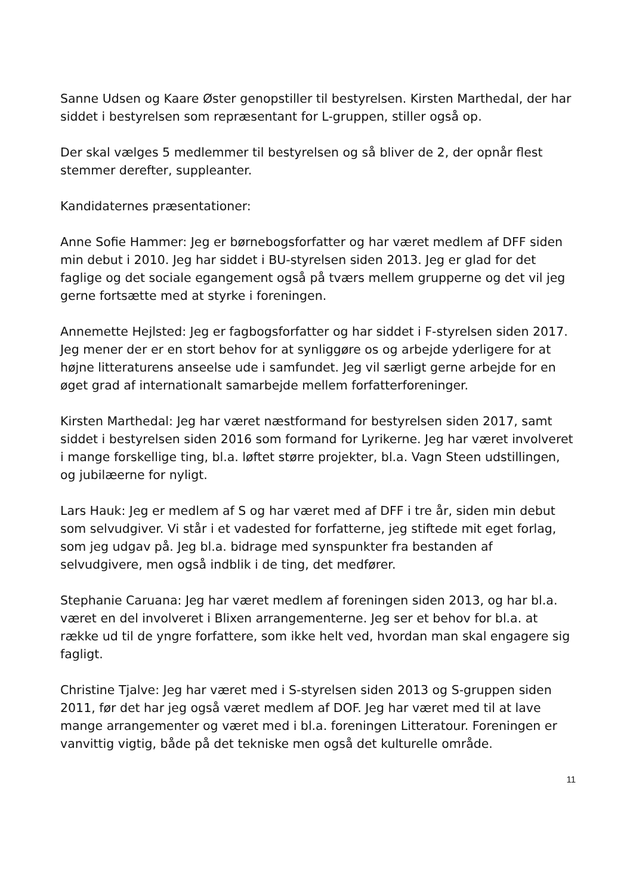Sanne Udsen og Kaare Øster genopstiller til bestyrelsen. Kirsten Marthedal, der har siddet i bestyrelsen som repræsentant for L-gruppen, stiller også op.
Der skal vælges 5 medlemmer til bestyrelsen og så bliver de 2, der opnår flest stemmer derefter, suppleanter.
Kandidaternes præsentationer:
Anne Sofie Hammer: Jeg er børnebogsforfatter og har været medlem af DFF siden min debut i 2010. Jeg har siddet i BU-styrelsen siden 2013. Jeg er glad for det faglige og det sociale egangement også på tværs mellem grupperne og det vil jeg gerne fortsætte med at styrke i foreningen.
Annemette Hejlsted: Jeg er fagbogsforfatter og har siddet i F-styrelsen siden 2017. Jeg mener der er en stort behov for at synliggøre os og arbejde yderligere for at højne litteraturens anseelse ude i samfundet. Jeg vil særligt gerne arbejde for en øget grad af internationalt samarbejde mellem forfatterforeninger.
Kirsten Marthedal: Jeg har været næstformand for bestyrelsen siden 2017, samt siddet i bestyrelsen siden 2016 som formand for Lyrikerne. Jeg har været involveret i mange forskellige ting, bl.a. løftet større projekter, bl.a. Vagn Steen udstillingen, og jubilæerne for nyligt.
Lars Hauk: Jeg er medlem af S og har været med af DFF i tre år, siden min debut som selvudgiver. Vi står i et vadested for forfatterne, jeg stiftede mit eget forlag, som jeg udgav på. Jeg bl.a. bidrage med synspunkter fra bestanden af selvudgivere, men også indblik i de ting, det medfører.
Stephanie Caruana: Jeg har været medlem af foreningen siden 2013, og har bl.a. været en del involveret i Blixen arrangementerne. Jeg ser et behov for bl.a. at række ud til de yngre forfattere, som ikke helt ved, hvordan man skal engagere sig fagligt.
Christine Tjalve: Jeg har været med i S-styrelsen siden 2013 og S-gruppen siden 2011, før det har jeg også været medlem af DOF. Jeg har været med til at lave mange arrangementer og været med i bl.a. foreningen Litteratour. Foreningen er vanvittig vigtig, både på det tekniske men også det kulturelle område.
11